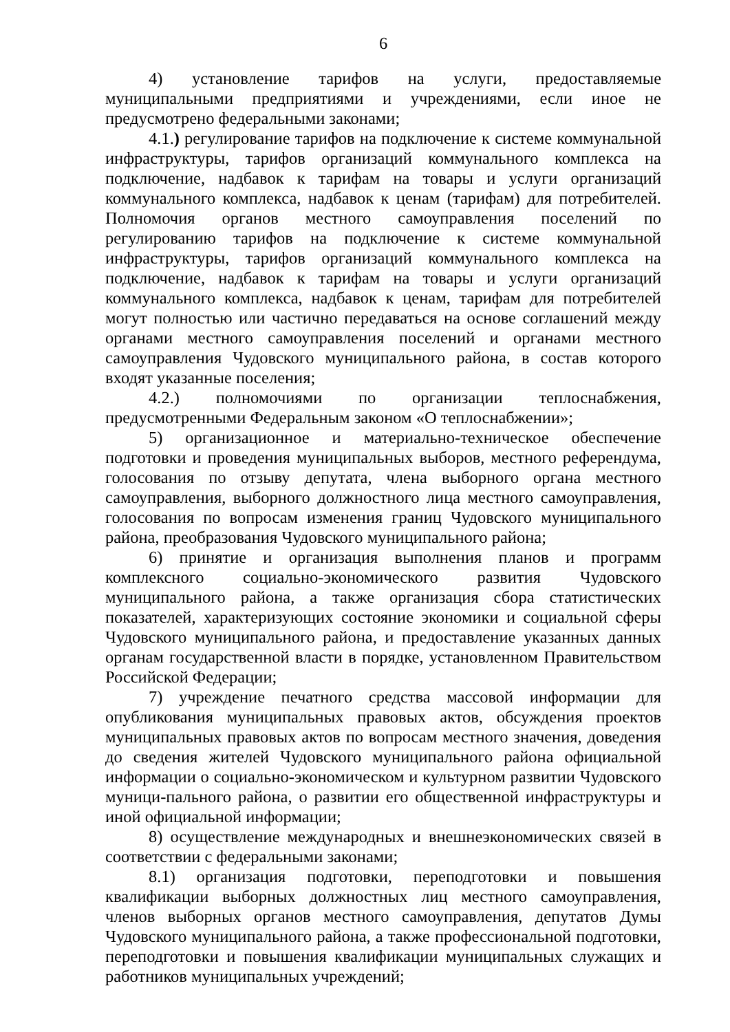6
4) установление тарифов на услуги, предоставляемые муниципальными предприятиями и учреждениями, если иное не предусмотрено федеральными законами;
4.1.) регулирование тарифов на подключение к системе коммунальной инфраструктуры, тарифов организаций коммунального комплекса на подключение, надбавок к тарифам на товары и услуги организаций коммунального комплекса, надбавок к ценам (тарифам) для потребителей. Полномочия органов местного самоуправления поселений по регулированию тарифов на подключение к системе коммунальной инфраструктуры, тарифов организаций коммунального комплекса на подключение, надбавок к тарифам на товары и услуги организаций коммунального комплекса, надбавок к ценам, тарифам для потребителей могут полностью или частично передаваться на основе соглашений между органами местного самоуправления поселений и органами местного самоуправления Чудовского муниципального района, в состав которого входят указанные поселения;
4.2.) полномочиями по организации теплоснабжения, предусмотренными Федеральным законом «О теплоснабжении»;
5) организационное и материально-техническое обеспечение подготовки и проведения муниципальных выборов, местного референдума, голосования по отзыву депутата, члена выборного органа местного самоуправления, выборного должностного лица местного самоуправления, голосования по вопросам изменения границ Чудовского муниципального района, преобразования Чудовского муниципального района;
6) принятие и организация выполнения планов и программ комплексного социально-экономического развития Чудовского муниципального района, а также организация сбора статистических показателей, характеризующих состояние экономики и социальной сферы Чудовского муниципального района, и предоставление указанных данных органам государственной власти в порядке, установленном Правительством Российской Федерации;
7) учреждение печатного средства массовой информации для опубликования муниципальных правовых актов, обсуждения проектов муниципальных правовых актов по вопросам местного значения, доведения до сведения жителей Чудовского муниципального района официальной информации о социально-экономическом и культурном развитии Чудовского муници-пального района, о развитии его общественной инфраструктуры и иной официальной информации;
8) осуществление международных и внешнеэкономических связей в соответствии с федеральными законами;
8.1) организация подготовки, переподготовки и повышения квалификации выборных должностных лиц местного самоуправления, членов выборных органов местного самоуправления, депутатов Думы Чудовского муниципального района, а также профессиональной подготовки, переподготовки и повышения квалификации муниципальных служащих и работников муниципальных учреждений;